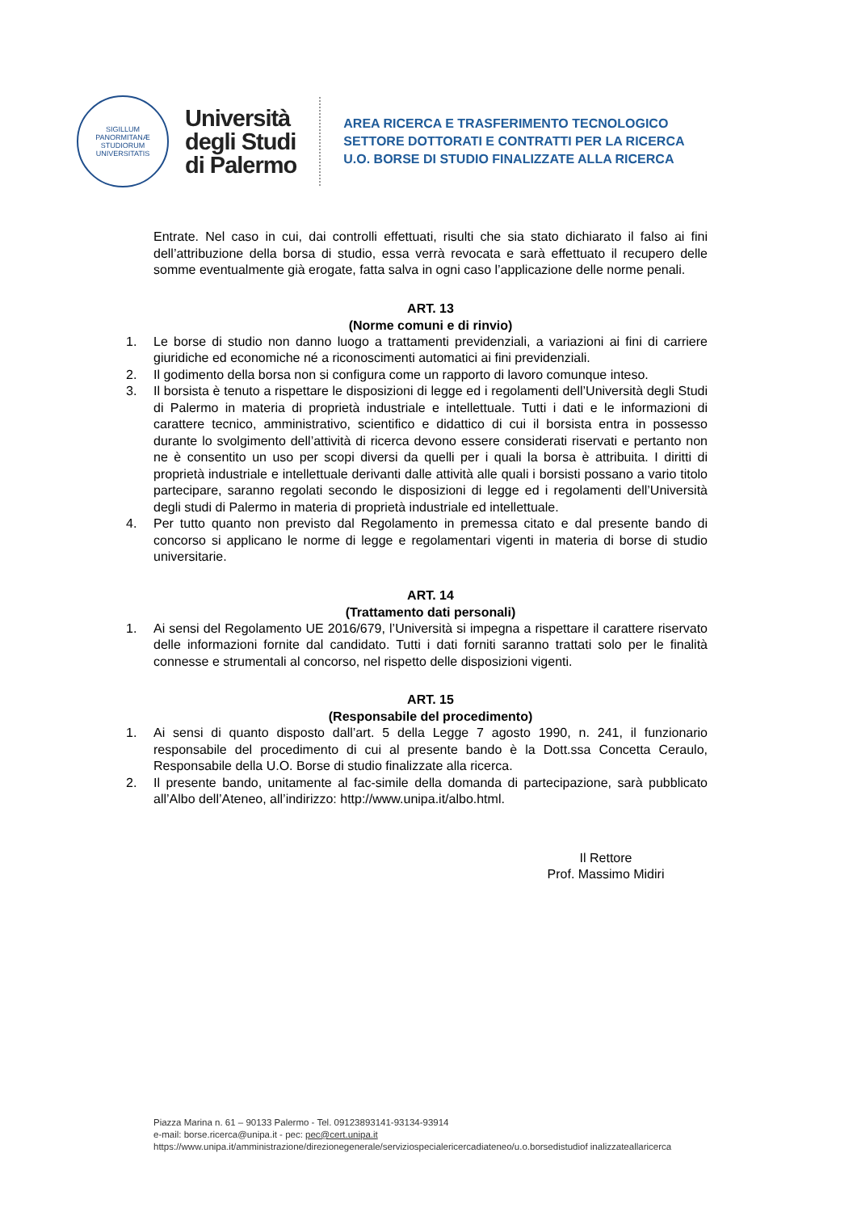SIGILLUM
PANORMITANÆ
STUDIORUM
UNIVERSITATIS
Università
degli Studi
di Palermo
AREA RICERCA E TRASFERIMENTO TECNOLOGICO
SETTORE DOTTORATI E CONTRATTI PER LA RICERCA
U.O. BORSE DI STUDIO FINALIZZATE ALLA RICERCA
Entrate. Nel caso in cui, dai controlli effettuati, risulti che sia stato dichiarato il falso ai fini dell’attribuzione della borsa di studio, essa verrà revocata e sarà effettuato il recupero delle somme eventualmente già erogate, fatta salva in ogni caso l’applicazione delle norme penali.
ART. 13
(Norme comuni e di rinvio)
1. Le borse di studio non danno luogo a trattamenti previdenziali, a variazioni ai fini di carriere giuridiche ed economiche né a riconoscimenti automatici ai fini previdenziali.
2. Il godimento della borsa non si configura come un rapporto di lavoro comunque inteso.
3. Il borsista è tenuto a rispettare le disposizioni di legge ed i regolamenti dell’Università degli Studi di Palermo in materia di proprietà industriale e intellettuale. Tutti i dati e le informazioni di carattere tecnico, amministrativo, scientifico e didattico di cui il borsista entra in possesso durante lo svolgimento dell’attività di ricerca devono essere considerati riservati e pertanto non ne è consentito un uso per scopi diversi da quelli per i quali la borsa è attribuita. I diritti di proprietà industriale e intellettuale derivanti dalle attività alle quali i borsisti possano a vario titolo partecipare, saranno regolati secondo le disposizioni di legge ed i regolamenti dell’Università degli studi di Palermo in materia di proprietà industriale ed intellettuale.
4. Per tutto quanto non previsto dal Regolamento in premessa citato e dal presente bando di concorso si applicano le norme di legge e regolamentari vigenti in materia di borse di studio universitarie.
ART. 14
(Trattamento dati personali)
1. Ai sensi del Regolamento UE 2016/679, l’Università si impegna a rispettare il carattere riservato delle informazioni fornite dal candidato. Tutti i dati forniti saranno trattati solo per le finalità connesse e strumentali al concorso, nel rispetto delle disposizioni vigenti.
ART. 15
(Responsabile del procedimento)
1. Ai sensi di quanto disposto dall’art. 5 della Legge 7 agosto 1990, n. 241, il funzionario responsabile del procedimento di cui al presente bando è la Dott.ssa Concetta Ceraulo, Responsabile della U.O. Borse di studio finalizzate alla ricerca.
2. Il presente bando, unitamente al fac-simile della domanda di partecipazione, sarà pubblicato all’Albo dell’Ateneo, all’indirizzo: http://www.unipa.it/albo.html.
Il Rettore
Prof. Massimo Midiri
Piazza Marina n. 61 – 90133 Palermo - Tel. 09123893141-93134-93914
e-mail: borse.ricerca@unipa.it - pec: pec@cert.unipa.it
https://www.unipa.it/amministrazione/direzionegenerale/serviziospecialericercadiateneo/u.o.borsedistudiof inalizzateallaricerca